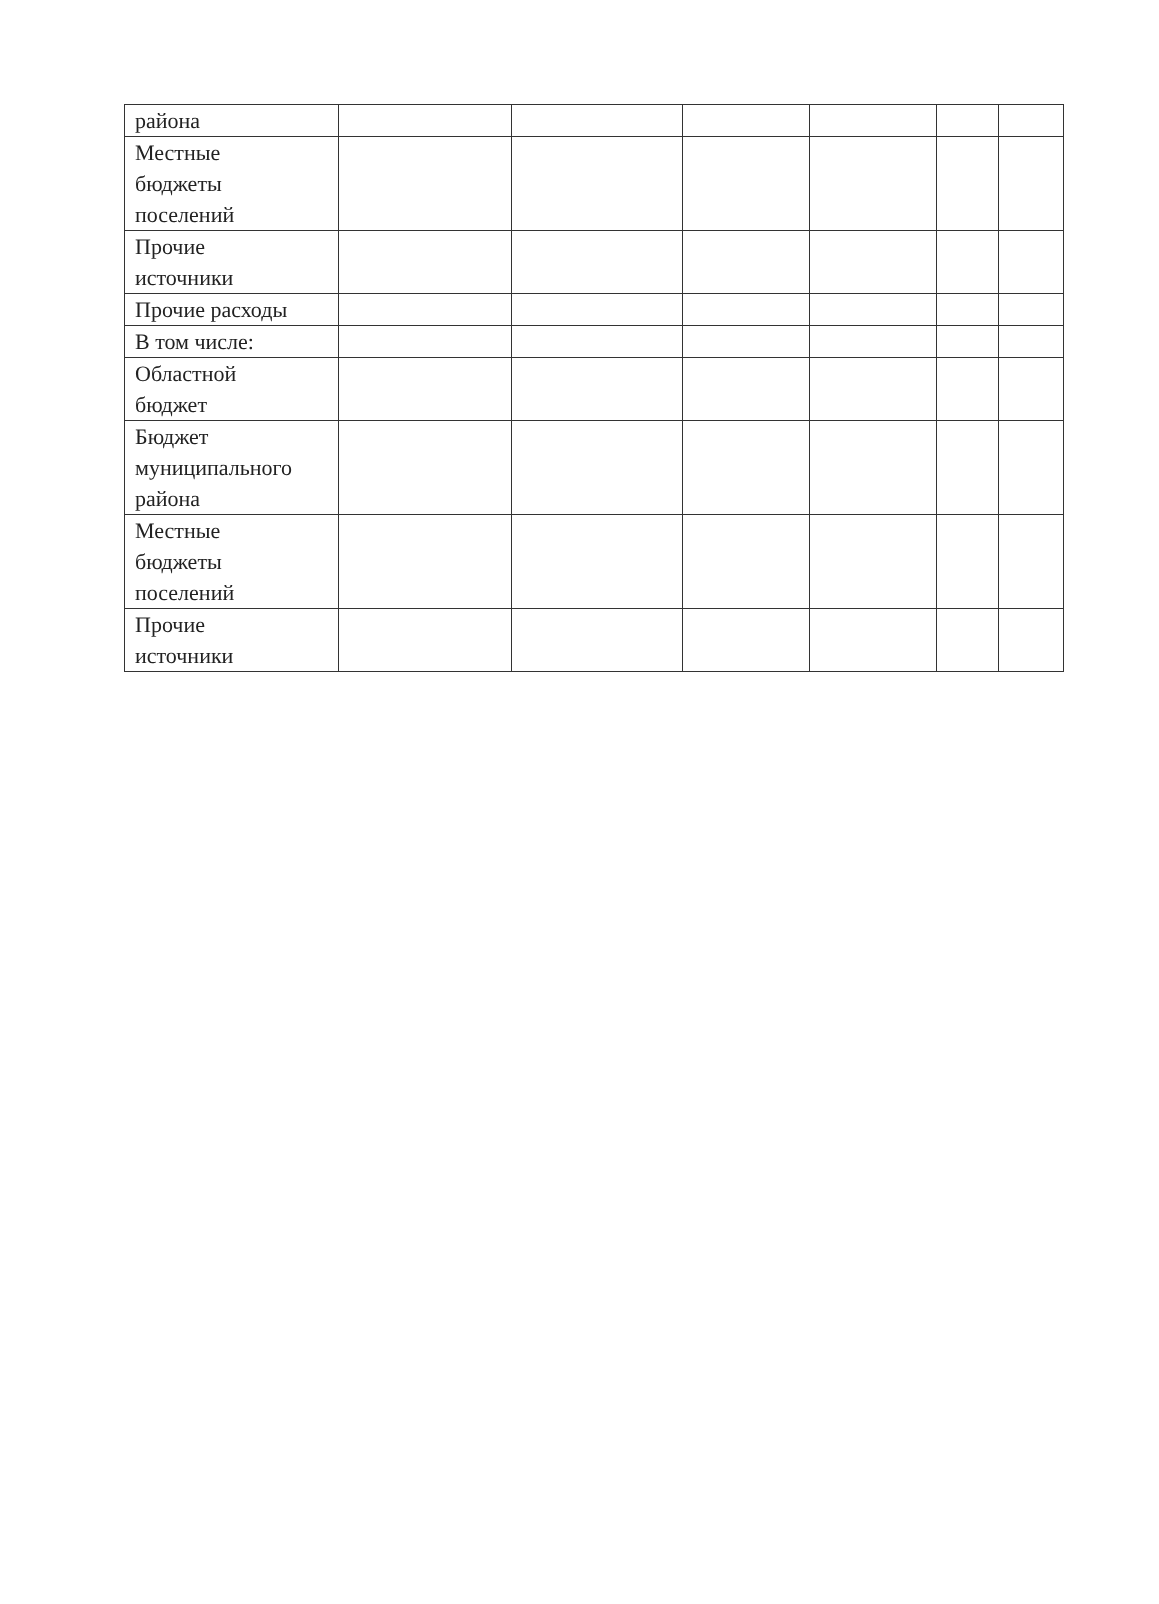| района | | | | | | |
| Местные бюджеты поселений | | | | | | |
| Прочие источники | | | | | | |
| Прочие расходы | | | | | | |
| В том числе: | | | | | | |
| Областной бюджет | | | | | | |
| Бюджет муниципального района | | | | | | |
| Местные бюджеты поселений | | | | | | |
| Прочие источники | | | | | | |